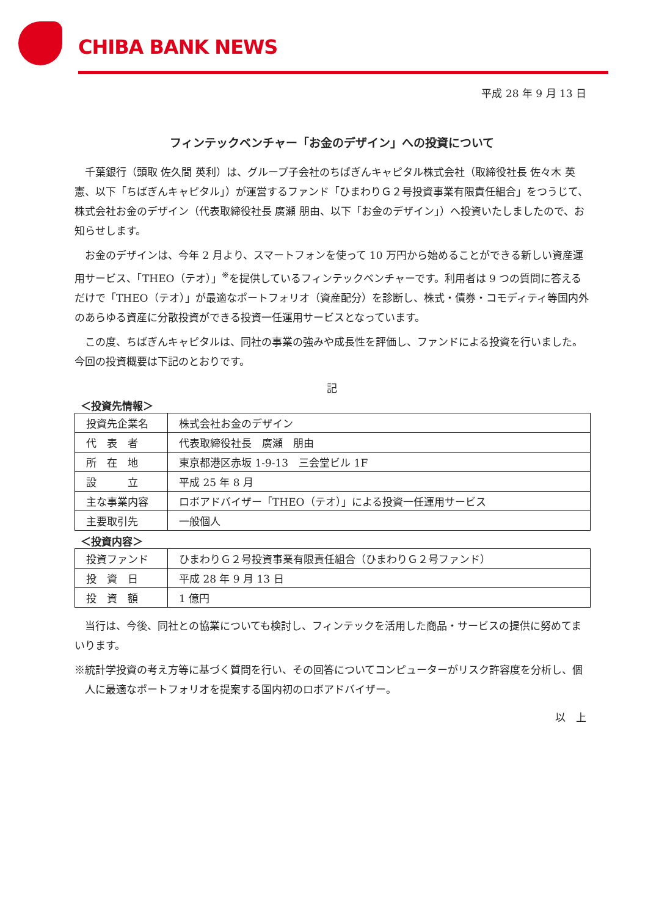CHIBA BANK NEWS
平成 28 年 9 月 13 日
フィンテックベンチャー「お金のデザイン」への投資について
千葉銀行（頭取 佐久間 英利）は、グループ子会社のちばぎんキャピタル株式会社（取締役社長 佐々木 英憲、以下「ちばぎんキャピタル」）が運営するファンド「ひまわりＧ２号投資事業有限責任組合」をつうじて、株式会社お金のデザイン（代表取締役社長 廣瀬 朋由、以下「お金のデザイン」）へ投資いたしましたので、お知らせします。
お金のデザインは、今年 2 月より、スマートフォンを使って 10 万円から始めることができる新しい資産運用サービス、「THEO（テオ）」<sup>※</sup>を提供しているフィンテックベンチャーです。利用者は 9 つの質問に答えるだけで「THEO（テオ）」が最適なポートフォリオ（資産配分）を診断し、株式・債券・コモディティ等国内外のあらゆる資産に分散投資ができる投資一任運用サービスとなっています。
この度、ちばぎんキャピタルは、同社の事業の強みや成長性を評価し、ファンドによる投資を行いました。今回の投資概要は下記のとおりです。
記
＜投資先情報＞
| 投資先企業名 | 株式会社お金のデザイン |
| 代 表 者 | 代表取締役社長 廣瀬 朋由 |
| 所 在 地 | 東京都港区赤坂 1-9-13 三会堂ビル 1F |
| 設 立 | 平成 25 年 8 月 |
| 主な事業内容 | ロボアドバイザー「THEO（テオ）」による投資一任運用サービス |
| 主要取引先 | 一般個人 |
＜投資内容＞
| 投資ファンド | ひまわりＧ２号投資事業有限責任組合（ひまわりＧ２号ファンド） |
| 投 資 日 | 平成 28 年 9 月 13 日 |
| 投 資 額 | 1 億円 |
当行は、今後、同社との協業についても検討し、フィンテックを活用した商品・サービスの提供に努めてまいります。
※統計学投資の考え方等に基づく質問を行い、その回答についてコンピューターがリスク許容度を分析し、個人に最適なポートフォリオを提案する国内初のロボアドバイザー。
以　上